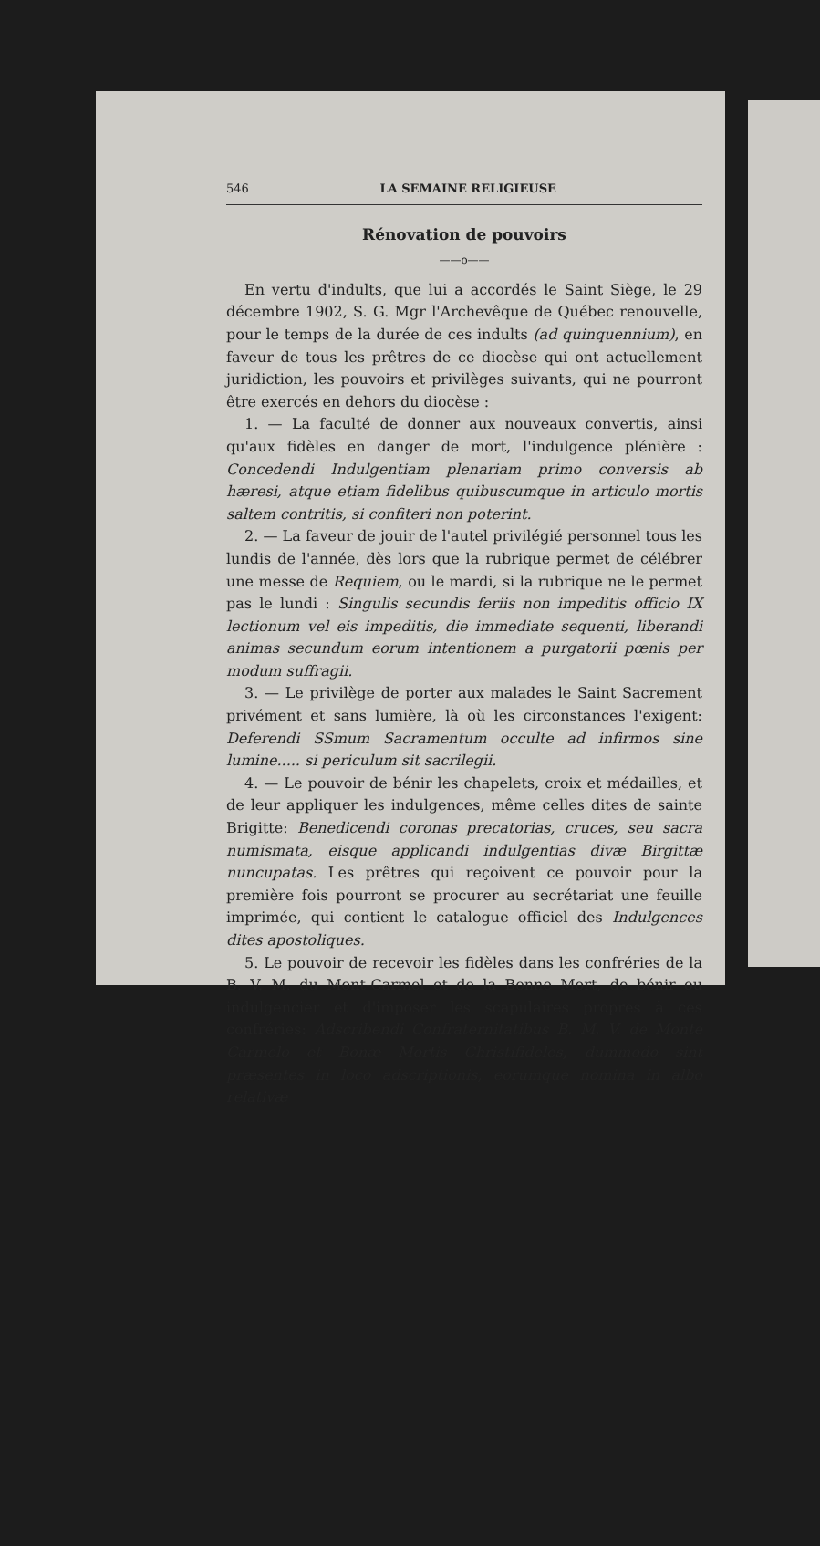546 LA SEMAINE RELIGIEUSE
Rénovation de pouvoirs
——o——
En vertu d'indults, que lui a accordés le Saint Siège, le 29 décembre 1902, S. G. Mgr l'Archevêque de Québec renouvelle, pour le temps de la durée de ces indults (ad quinquennium), en faveur de tous les prêtres de ce diocèse qui ont actuellement juridiction, les pouvoirs et privilèges suivants, qui ne pourront être exercés en dehors du diocèse :
1. — La faculté de donner aux nouveaux convertis, ainsi qu'aux fidèles en danger de mort, l'indulgence plénière : Concedendi Indulgentiam plenariam primo conversis ab hæresi, atque etiam fidelibus quibuscumque in articulo mortis saltem contritis, si confiteri non poterint.
2. — La faveur de jouir de l'autel privilégié personnel tous les lundis de l'année, dès lors que la rubrique permet de célébrer une messe de Requiem, ou le mardi, si la rubrique ne le permet pas le lundi : Singulis secundis feriis non impeditis officio IX lectionum vel eis impeditis, die immediate sequenti, liberandi animas secundum eorum intentionem a purgatorii pœnis per modum suffragii.
3. — Le privilège de porter aux malades le Saint Sacrement privément et sans lumière, là où les circonstances l'exigent: Deferendi SSmum Sacramentum occulte ad infirmos sine lumine..... si periculum sit sacrilegii.
4. — Le pouvoir de bénir les chapelets, croix et médailles, et de leur appliquer les indulgences, même celles dites de sainte Brigitte: Benedicendi coronas precatorias, cruces, seu sacra numismata, eisque applicandi indulgentias divæ Birgittæ nuncupatas. Les prêtres qui reçoivent ce pouvoir pour la première fois pourront se procurer au secrétariat une feuille imprimée, qui contient le catalogue officiel des Indulgences dites apostoliques.
5. Le pouvoir de recevoir les fidèles dans les confréries de la B. V. M. du Mont-Carmel et de la Bonne Mort, de bénir ou indulgencier et d'imposer les scapulaires propres à ces confréries: Adscribendi Confraternitatibus B. M. V. de Monte Carmelo et Bonæ Mortis Christifideles, dummodo sint præsentes in loco adscriptionis, eorumque nomina in albo relativæ